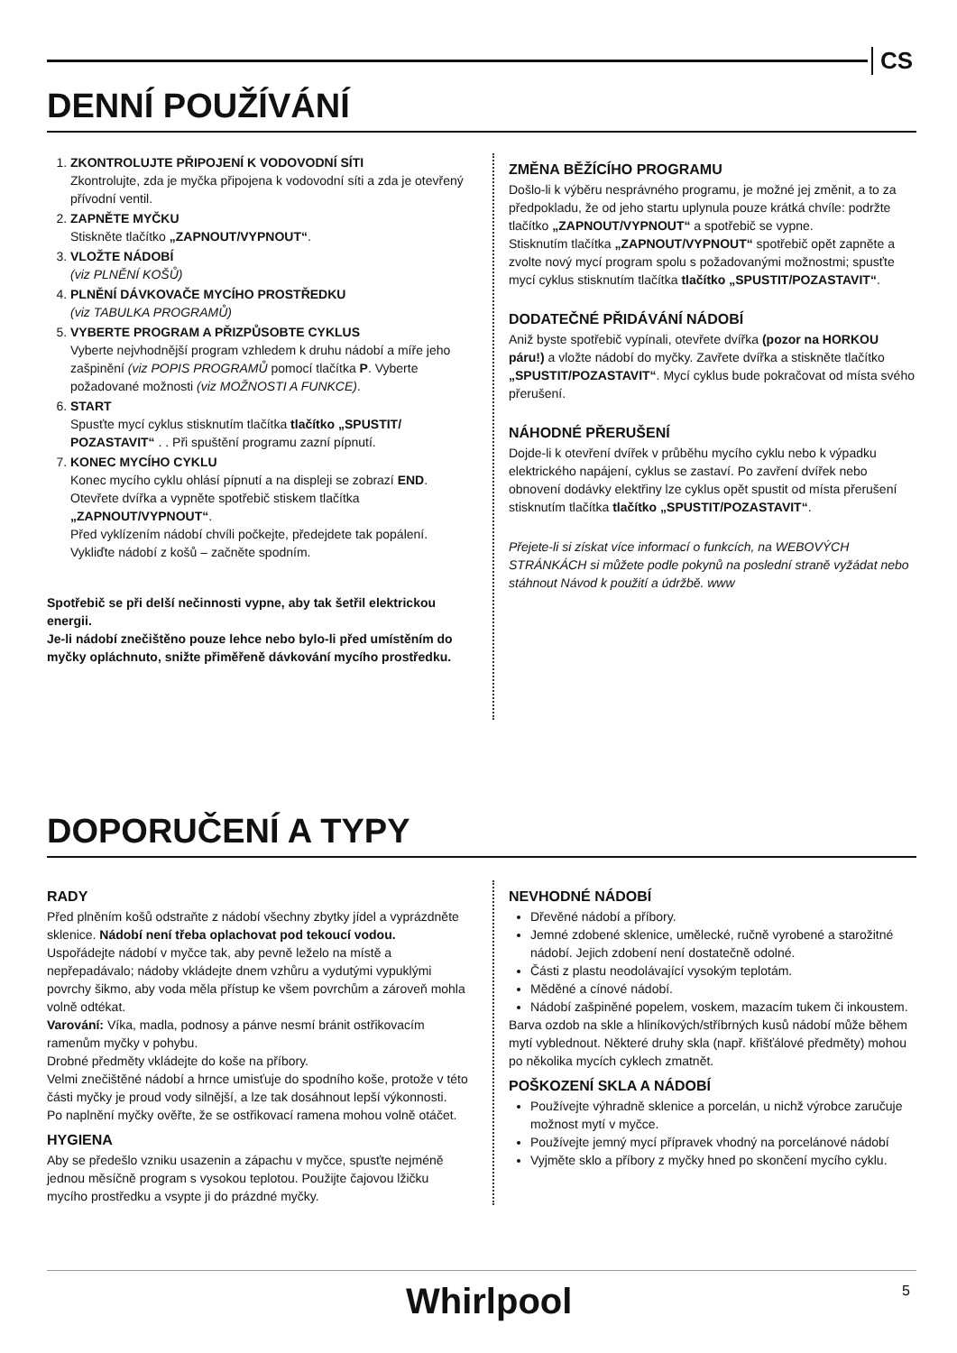CS
DENNÍ POUŽÍVÁNÍ
1. ZKONTROLUJTE PŘIPOJENÍ K VODOVODNÍ SÍTI
Zkontrolujte, zda je myčka připojena k vodovodní síti a zda je otevřený přívodní ventil.
2. ZAPNĚTE MYČKU
Stiskněte tlačítko „ZAPNOUT/VYPNOUT“.
3. VLOŽTE NÁDOBÍ
(viz PLNĚNÍ KOŠŮ)
4. PLNĚNÍ DÁVKOVAČE MYCÍHO PROSTŘEDKU
(viz TABULKA PROGRAMŮ)
5. VYBERTE PROGRAM A PŘIZPŮSOBTE CYKLUS
Vyberte nejvhodnější program vzhledem k druhu nádobí a míře jeho zašpinění (viz POPIS PROGRAMŮ pomocí tlačítka P. Vyberte požadované možnosti (viz MOŽNOSTI A FUNKCE).
6. START
Spusťte mycí cyklus stisknutím tlačítka tlačítko „SPUSTIT/ POZASTAVIT“ . . Při spuštění programu zazní pípnutí.
7. KONEC MYCÍHO CYKLU
Konec mycího cyklu ohlásí pípnutí a na displeji se zobrazí END. Otevřete dvířka a vypněte spotřebič stiskem tlačítka „ZAPNOUT/VYPNOUT“.
Před vyklízením nádobí chvíli počkejte, předejdete tak popálení. Vykliďte nádobí z košů – začněte spodním.
Spotřebič se při delší nečinnosti vypne, aby tak šetřil elektrickou energii.
Je-li nádobí znečištěno pouze lehce nebo bylo-li před umístěním do myčky opláchnuto, snižte přiměřeně dávkování mycího prostředku.
ZMĚNA BĚŽÍCÍHO PROGRAMU
Došlo-li k výběru nesprávného programu, je možné jej změnit, a to za předpokladu, že od jeho startu uplynula pouze krátká chvíle: podržte tlačítko „ZAPNOUT/VYPNOUT“ a spotřebič se vypne.
Stisknutím tlačítka „ZAPNOUT/VYPNOUT“ spotřebič opět zapněte a zvolte nový mycí program spolu s požadovanými možnostmi; spusťte mycí cyklus stisknutím tlačítka tlačítko „SPUSTIT/POZASTAVIT“.
DODATEČNÉ PŘIDÁVÁNÍ NÁDOBÍ
Aniž byste spotřebič vypínali, otevřete dvířka (pozor na HORKOU páru!) a vložte nádobí do myčky. Zavřete dvířka a stiskněte tlačítko „SPUSTIT/POZASTAVIT“. Mycí cyklus bude pokračovat od místa svého přerušení.
NÁHODNÉ PŘERUŠENÍ
Dojde-li k otevření dvířek v průběhu mycího cyklu nebo k výpadku elektrického napájení, cyklus se zastaví. Po zavření dvířek nebo obnovení dodávky elektřiny lze cyklus opět spustit od místa přerušení stisknutím tlačítka tlačítko „SPUSTIT/POZASTAVIT“.
Přejete-li si získat více informací o funkcích, na WEBOVÝCH STRÁNKÁCH si můžete podle pokynů na poslední straně vyžádat nebo stáhnout Návod k použití a údržbě. www
DOPORUČENÍ A TYPY
RADY
Před plněním košů odstraňte z nádobí všechny zbytky jídel a vyprázdněte sklenice. Nádobí není třeba oplachovat pod tekoucí vodou.
Uspořádejte nádobí v myčce tak, aby pevně leželo na místě a nepřepadávalo; nádoby vkládejte dnem vzhůru a vydutými vypuklými povrchy šikmo, aby voda měla přístup ke všem povrchům a zároveň mohla volně odtékat.
Varování: Víka, madla, podnosy a pánve nesmí bránit ostřikovacím ramenům myčky v pohybu.
Drobné předměty vkládejte do koše na příbory.
Velmi znečištěné nádobí a hrnce umisťuje do spodního koše, protože v této části myčky je proud vody silnější, a lze tak dosáhnout lepší výkonnosti.
Po naplnění myčky ověřte, že se ostřikovací ramena mohou volně otáčet.
HYGIENA
Aby se předešlo vzniku usazenin a zápachu v myčce, spusťte nejméně jednou měsíčně program s vysokou teplotou. Použijte čajovou lžičku mycího prostředku a vsypte ji do prázdné myčky.
NEVHODNÉ NÁDOBÍ
Dřevěné nádobí a příbory.
Jemné zdobené sklenice, umělecké, ručně vyrobené a starožitné nádobí. Jejich zdobení není dostatečně odolné.
Části z plastu neodolávající vysokým teplotám.
Měděné a cínové nádobí.
Nádobí zašpiněné popelem, voskem, mazacím tukem či inkoustem.
Barva ozdob na skle a hliníkových/stříbrných kusů nádobí může během mytí vyblednout. Některé druhy skla (např. křišťálové předměty) mohou po několika mycích cyklech zmatnět.
POŠKOZENÍ SKLA A NÁDOBÍ
Používejte výhradně sklenice a porcelán, u nichž výrobce zaručuje možnost mytí v myčce.
Používejte jemný mycí přípravek vhodný na porcelánové nádobí
Vyjměte sklo a příbory z myčky hned po skončení mycího cyklu.
Whirlpool 5